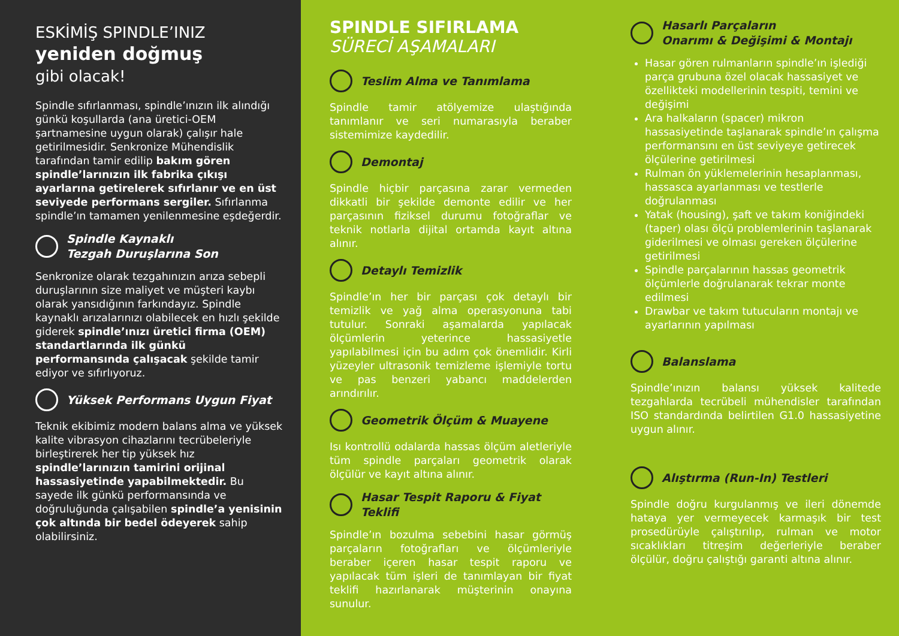ESKİMİŞ SPINDLE’INIZ
yeniden doğmuş
gibi olacak!
Spindle sıfırlanması, spindle’ınızın ilk alındığı günkü koşullarda (ana üretici-OEM şartnamesine uygun olarak) çalışır hale getirilmesidir. Senkronize Mühendislik tarafından tamir edilip bakım gören spindle’larınızın ilk fabrika çıkışı ayarlarına getirelerek sıfırlanır ve en üst seviyede performans sergiler. Sıfırlanma spindle’ın tamamen yenilenmesine eşdeğerdir.
Spindle Kaynaklı
Tezgah Duruşlarına Son
Senkronize olarak tezgahınızın arıza sebepli duruşlarının size maliyet ve müşteri kaybı olarak yansıdığının farkındayız. Spindle kaynaklı arızalarınızı olabilecek en hızlı şekilde giderek spindle’ınızı üretici firma (OEM) standartlarında ilk günkü performansında çalışacak şekilde tamir ediyor ve sıfırlıyoruz.
Yüksek Performans Uygun Fiyat
Teknik ekibimiz modern balans alma ve yüksek kalite vibrasyon cihazlarını tecrübeleriyle birleştirerek her tip yüksek hız spindle’larınızın tamirini orijinal hassasiyetinde yapabilmektedir. Bu sayede ilk günkü performansında ve doğruluğunda çalışabilen spindle’a yenisinin çok altında bir bedel ödeyerek sahip olabilirsiniz.
SPINDLE SIFIRLAMA
SÜRECİ AŞAMALARI
Teslim Alma ve Tanımlama
Spindle tamir atölyemize ulaştığında tanımlanır ve seri numarasıyla beraber sistemimize kaydedilir.
Demontaj
Spindle hiçbir parçasına zarar vermeden dikkatli bir şekilde demonte edilir ve her parçasının fiziksel durumu fotoğraflar ve teknik notlarla dijital ortamda kayıt altına alınır.
Detaylı Temizlik
Spindle’ın her bir parçası çok detaylı bir temizlik ve yağ alma operasyonuna tabi tutulur. Sonraki aşamalarda yapılacak ölçümlerin yeterince hassasiyetle yapılabilmesi için bu adım çok önemlidir. Kirli yüzeyler ultrasonik temizleme işlemiyle tortu ve pas benzeri yabancı maddelerden arındırılır.
Geometrik Ölçüm & Muayene
Isı kontrollü odalarda hassas ölçüm aletleriyle tüm spindle parçaları geometrik olarak ölçülür ve kayıt altına alınır.
Hasar Tespit Raporu & Fiyat Teklifi
Spindle’ın bozulma sebebini hasar görmüş parçaların fotoğrafları ve ölçümleriyle beraber içeren hasar tespit raporu ve yapılacak tüm işleri de tanımlayan bir fiyat teklifi hazırlanarak müşterinin onayına sunulur.
Hasarlı Parçaların
Onarımı & Değişimi & Montajı
Hasar gören rulmanların spindle’ın işlediği parça grubuna özel olacak hassasiyet ve özellikteki modellerinin tespiti, temini ve değişimi
Ara halkaların (spacer) mikron hassasiyetinde taşlanarak spindle’ın çalışma performansını en üst seviyeye getirecek ölçülerine getirilmesi
Rulman ön yüklemelerinin hesaplanması, hassasca ayarlanması ve testlerle doğrulanması
Yatak (housing), şaft ve takım koniğindeki (taper) olası ölçü problemlerinin taşlanarak giderilmesi ve olması gereken ölçülerine getirilmesi
Spindle parçalarının hassas geometrik ölçümlerle doğrulanarak tekrar monte edilmesi
Drawbar ve takım tutucuların montajı ve ayarlarının yapılması
Balanslama
Spindle’ınızın balansı yüksek kalitede tezgahlarda tecrübeli mühendisler tarafından ISO standardında belirtilen G1.0 hassasiyetine uygun alınır.
Alıştırma (Run-In) Testleri
Spindle doğru kurgulanmış ve ileri dönemde hataya yer vermeyecek karmaşık bir test prosedürüyle çalıştırılıp, rulman ve motor sıcaklıkları titreşim değerleriyle beraber ölçülür, doğru çalıştığı garanti altına alınır.